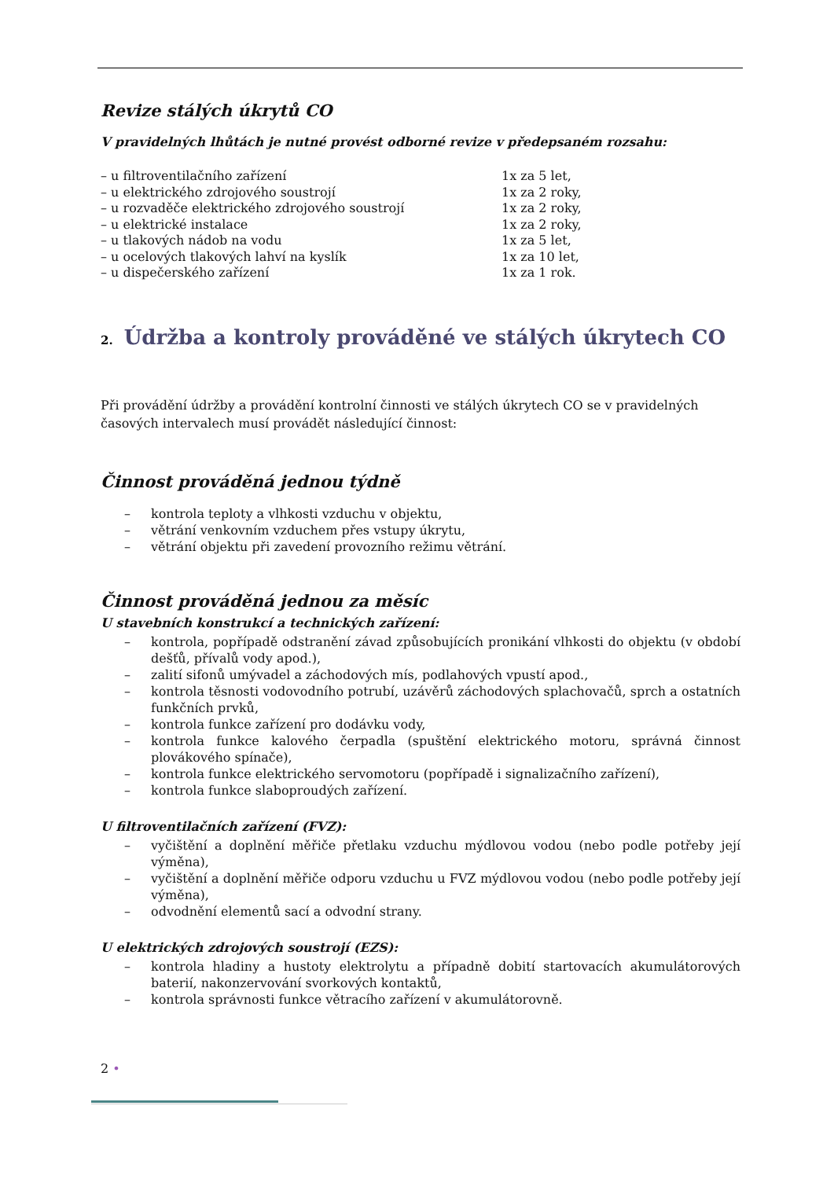Revize stálých úkrytů CO
V pravidelných lhůtách je nutné provést odborné revize v předepsaném rozsahu:
– u filtroventilačního zařízení 1x za 5 let,
– u elektrického zdrojového soustrojí 1x za 2 roky,
– u rozvaděče elektrického zdrojového soustrojí 1x za 2 roky,
– u elektrické instalace 1x za 2 roky,
– u tlakových nádob na vodu 1x za 5 let,
– u ocelových tlakových lahví na kyslík 1x za 10 let,
– u dispečerského zařízení 1x za 1 rok.
2. Údržba a kontroly prováděné ve stálých úkrytech CO
Při provádění údržby a provádění kontrolní činnosti ve stálých úkrytech CO se v pravidelných časových intervalech musí provádět následující činnost:
Činnost prováděná jednou týdně
– kontrola teploty a vlhkosti vzduchu v objektu,
– větrání venkovním vzduchem přes vstupy úkrytu,
– větrání objektu při zavedení provozního režimu větrání.
Činnost prováděná jednou za měsíc
U stavebních konstrukcí a technických zařízení:
– kontrola, popřípadě odstranění závad způsobujících pronikání vlhkosti do objektu (v období dešťů, přívalů vody apod.),
– zalití sifonů umývadel a záchodových mís, podlahových vpustí apod.,
– kontrola těsnosti vodovodního potrubí, uzávěrů záchodových splachovačů, sprch a ostatních funkčních prvků,
– kontrola funkce zařízení pro dodávku vody,
– kontrola funkce kalového čerpadla (spuštění elektrického motoru, správná činnost plovákového spínače),
– kontrola funkce elektrického servomotoru (popřípadě i signalizačního zařízení),
– kontrola funkce slaboproudých zařízení.
U filtroventilačních zařízení (FVZ):
– vyčištění a doplnění měřiče přetlaku vzduchu mýdlovou vodou (nebo podle potřeby její výměna),
– vyčištění a doplnění měřiče odporu vzduchu u FVZ mýdlovou vodou (nebo podle potřeby její výměna),
– odvodnění elementů sací a odvodní strany.
U elektrických zdrojových soustrojí (EZS):
– kontrola hladiny a hustoty elektrolytu a případně dobití startovacích akumulátorových baterií, nakonzervování svorkových kontaktů,
– kontrola správnosti funkce větracího zařízení v akumulátorovně.
2 •